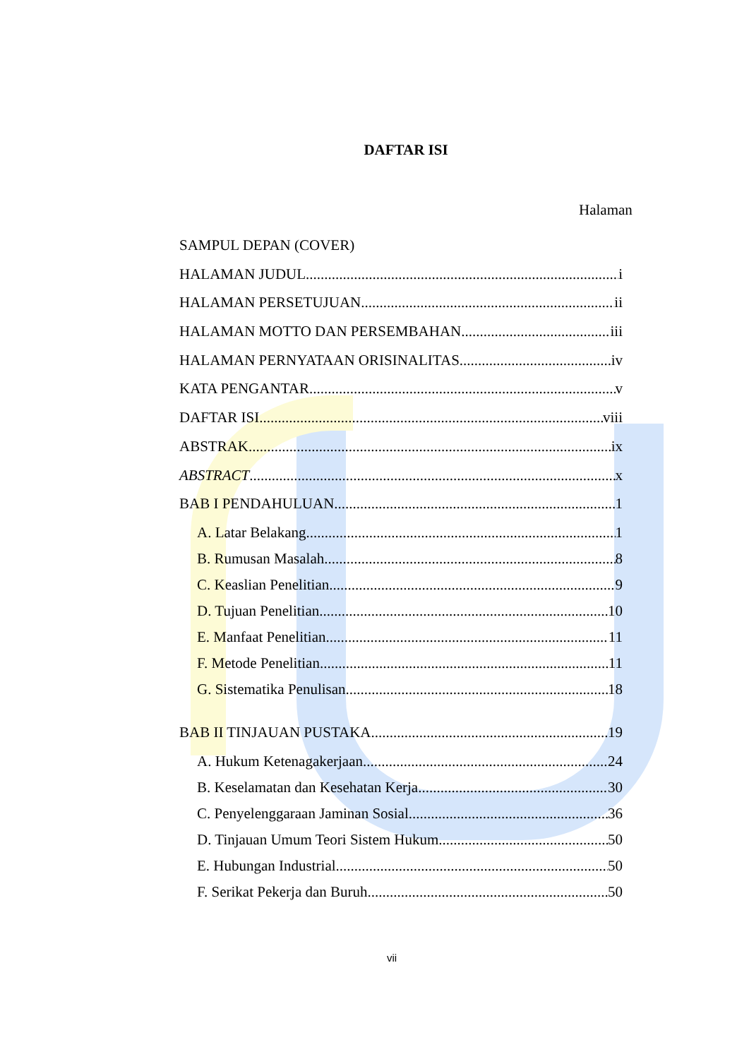DAFTAR ISI
Halaman
SAMPUL DEPAN (COVER)
HALAMAN JUDUL i
HALAMAN PERSETUJUAN ii
HALAMAN MOTTO DAN PERSEMBAHAN iii
HALAMAN PERNYATAAN ORISINALITAS iv
KATA PENGANTAR v
DAFTAR ISI viii
ABSTRAK ix
ABSTRACT x
BAB I PENDAHULUAN 1
A. Latar Belakang 1
B. Rumusan Masalah 8
C. Keaslian Penelitian 9
D. Tujuan Penelitian 10
E. Manfaat Penelitian 11
F. Metode Penelitian 11
G. Sistematika Penulisan 18
BAB II TINJAUAN PUSTAKA 19
A. Hukum Ketenagakerjaan 24
B. Keselamatan dan Kesehatan Kerja 30
C. Penyelenggaraan Jaminan Sosial 36
D. Tinjauan Umum Teori Sistem Hukum 50
E. Hubungan Industrial 50
F. Serikat Pekerja dan Buruh 50
vii